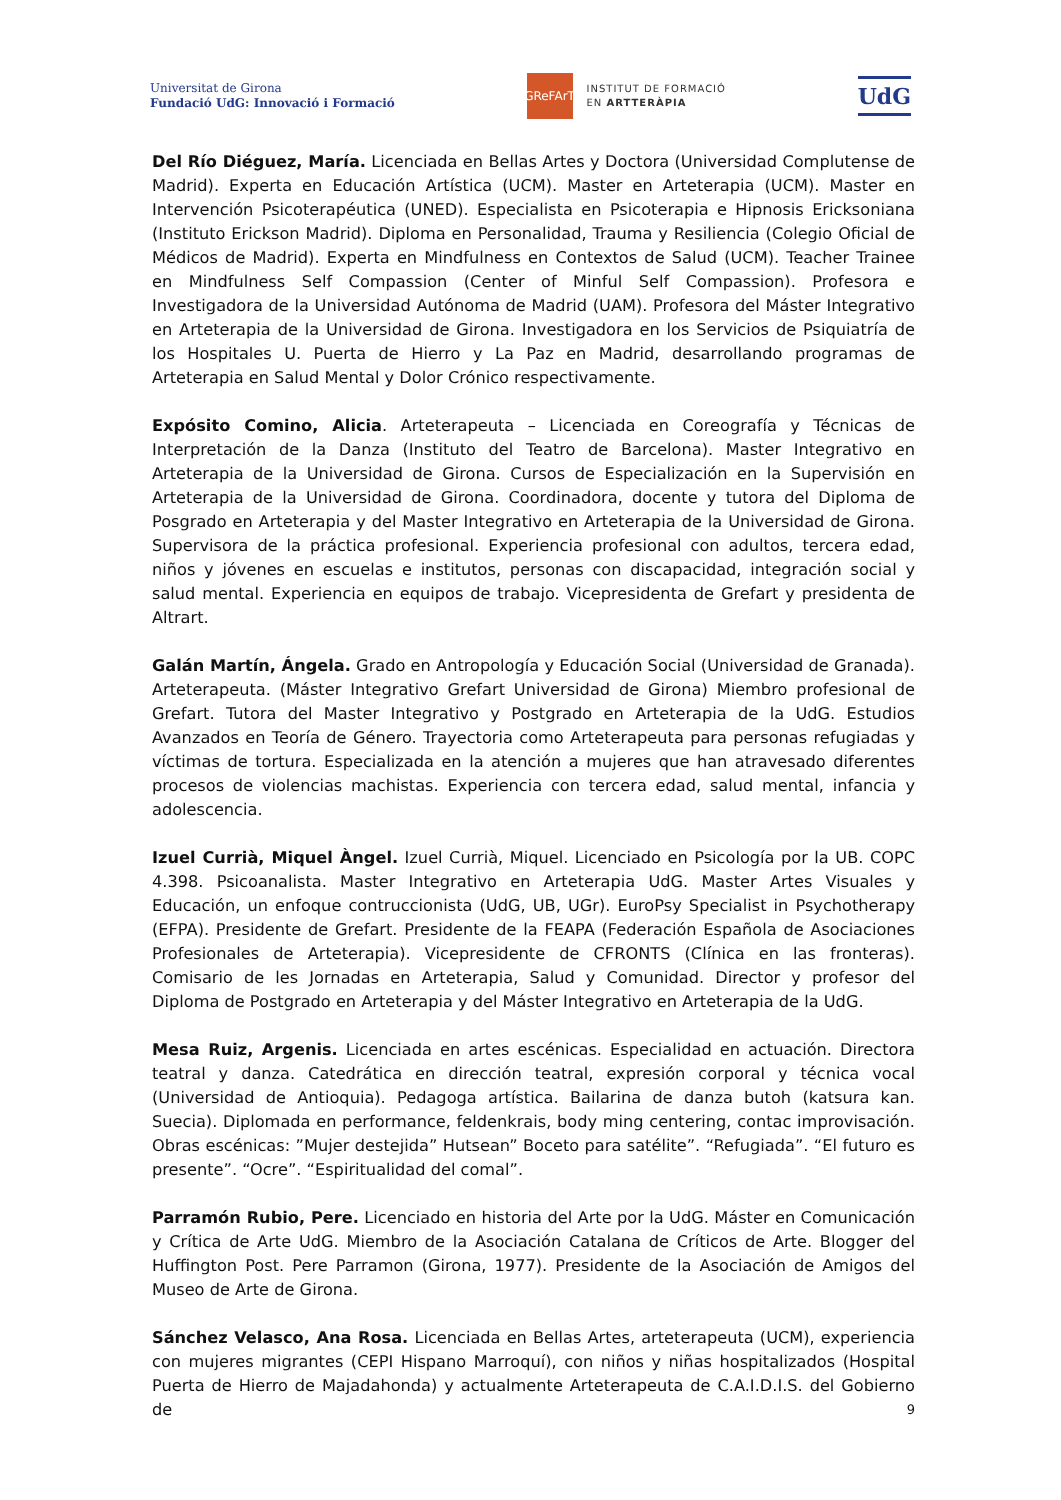Universitat de Girona
Fundació UdG: Innovació i Formació
GReFArT
INSTITUT DE FORMACIÓ
EN ARTTERÀPIA
UdG
Del Río Diéguez, María. Licenciada en Bellas Artes y Doctora (Universidad Complutense de Madrid). Experta en Educación Artística (UCM). Master en Arteterapia (UCM). Master en Intervención Psicoterapéutica (UNED). Especialista en Psicoterapia e Hipnosis Ericksoniana (Instituto Erickson Madrid). Diploma en Personalidad, Trauma y Resiliencia (Colegio Oficial de Médicos de Madrid). Experta en Mindfulness en Contextos de Salud (UCM). Teacher Trainee en Mindfulness Self Compassion (Center of Minful Self Compassion). Profesora e Investigadora de la Universidad Autónoma de Madrid (UAM). Profesora del Máster Integrativo en Arteterapia de la Universidad de Girona. Investigadora en los Servicios de Psiquiatría de los Hospitales U. Puerta de Hierro y La Paz en Madrid, desarrollando programas de Arteterapia en Salud Mental y Dolor Crónico respectivamente.
Expósito Comino, Alicia. Arteterapeuta – Licenciada en Coreografía y Técnicas de Interpretación de la Danza (Instituto del Teatro de Barcelona). Master Integrativo en Arteterapia de la Universidad de Girona. Cursos de Especialización en la Supervisión en Arteterapia de la Universidad de Girona. Coordinadora, docente y tutora del Diploma de Posgrado en Arteterapia y del Master Integrativo en Arteterapia de la Universidad de Girona. Supervisora de la práctica profesional. Experiencia profesional con adultos, tercera edad, niños y jóvenes en escuelas e institutos, personas con discapacidad, integración social y salud mental. Experiencia en equipos de trabajo. Vicepresidenta de Grefart y presidenta de Altrart.
Galán Martín, Ángela. Grado en Antropología y Educación Social (Universidad de Granada). Arteterapeuta. (Máster Integrativo Grefart Universidad de Girona) Miembro profesional de Grefart. Tutora del Master Integrativo y Postgrado en Arteterapia de la UdG. Estudios Avanzados en Teoría de Género. Trayectoria como Arteterapeuta para personas refugiadas y víctimas de tortura. Especializada en la atención a mujeres que han atravesado diferentes procesos de violencias machistas. Experiencia con tercera edad, salud mental, infancia y adolescencia.
Izuel Currià, Miquel Àngel. Izuel Currià, Miquel. Licenciado en Psicología por la UB. COPC 4.398. Psicoanalista. Master Integrativo en Arteterapia UdG. Master Artes Visuales y Educación, un enfoque contruccionista (UdG, UB, UGr). EuroPsy Specialist in Psychotherapy (EFPA). Presidente de Grefart. Presidente de la FEAPA (Federación Española de Asociaciones Profesionales de Arteterapia). Vicepresidente de CFRONTS (Clínica en las fronteras). Comisario de les Jornadas en Arteterapia, Salud y Comunidad. Director y profesor del Diploma de Postgrado en Arteterapia y del Máster Integrativo en Arteterapia de la UdG.
Mesa Ruiz, Argenis. Licenciada en artes escénicas. Especialidad en actuación. Directora teatral y danza. Catedrática en dirección teatral, expresión corporal y técnica vocal (Universidad de Antioquia). Pedagoga artística. Bailarina de danza butoh (katsura kan. Suecia). Diplomada en performance, feldenkrais, body ming centering, contac improvisación. Obras escénicas: ”Mujer destejida” Hutsean” Boceto para satélite”. “Refugiada”. “El futuro es presente”. “Ocre”. “Espiritualidad del comal”.
Parramón Rubio, Pere. Licenciado en historia del Arte por la UdG. Máster en Comunicación y Crítica de Arte UdG. Miembro de la Asociación Catalana de Críticos de Arte. Blogger del Huffington Post. Pere Parramon (Girona, 1977). Presidente de la Asociación de Amigos del Museo de Arte de Girona.
Sánchez Velasco, Ana Rosa. Licenciada en Bellas Artes, arteterapeuta (UCM), experiencia con mujeres migrantes (CEPI Hispano Marroquí), con niños y niñas hospitalizados (Hospital Puerta de Hierro de Majadahonda) y actualmente Arteterapeuta de C.A.I.D.I.S. del Gobierno de
9